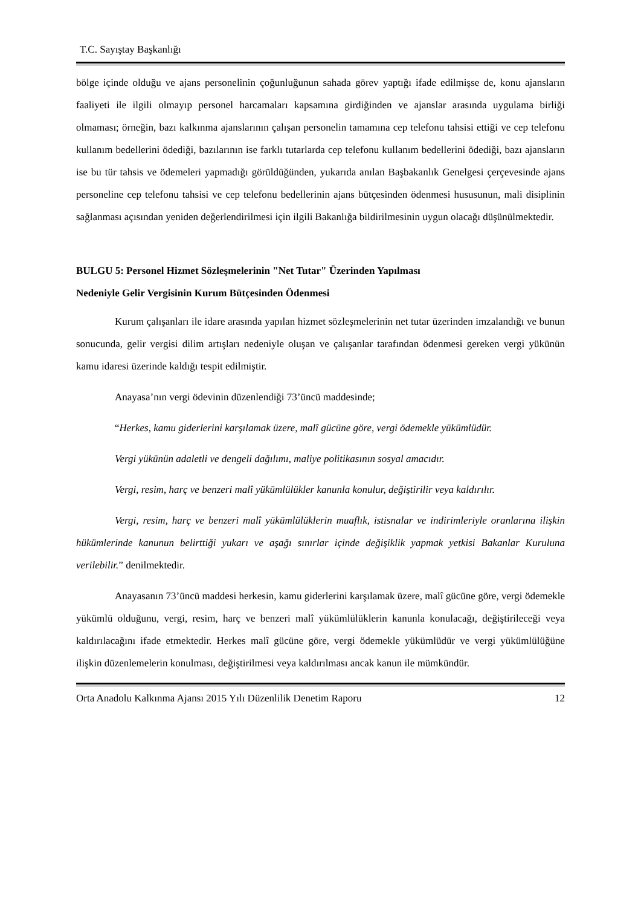T.C. Sayıştay Başkanlığı
bölge içinde olduğu ve ajans personelinin çoğunluğunun sahada görev yaptığı ifade edilmişse de, konu ajansların faaliyeti ile ilgili olmayıp personel harcamaları kapsamına girdiğinden ve ajanslar arasında uygulama birliği olmaması; örneğin, bazı kalkınma ajanslarının çalışan personelin tamamına cep telefonu tahsisi ettiği ve cep telefonu kullanım bedellerini ödediği, bazılarının ise farklı tutarlarda cep telefonu kullanım bedellerini ödediği, bazı ajansların ise bu tür tahsis ve ödemeleri yapmadığı görüldüğünden, yukarıda anılan Başbakanlık Genelgesi çerçevesinde ajans personeline cep telefonu tahsisi ve cep telefonu bedellerinin ajans bütçesinden ödenmesi hususunun, mali disiplinin sağlanması açısından yeniden değerlendirilmesi için ilgili Bakanlığa bildirilmesinin uygun olacağı düşünülmektedir.
BULGU 5: Personel Hizmet Sözleşmelerinin "Net Tutar" Üzerinden Yapılması
Nedeniyle Gelir Vergisinin Kurum Bütçesinden Ödenmesi
Kurum çalışanları ile idare arasında yapılan hizmet sözleşmelerinin net tutar üzerinden imzalandığı ve bunun sonucunda, gelir vergisi dilim artışları nedeniyle oluşan ve çalışanlar tarafından ödenmesi gereken vergi yükünün kamu idaresi üzerinde kaldığı tespit edilmiştir.
Anayasa’nın vergi ödevinin düzenlendiği 73’üncü maddesinde;
“Herkes, kamu giderlerini karşılamak üzere, malî gücüne göre, vergi ödemekle yükümlüdür.
Vergi yükünün adaletli ve dengeli dağılımı, maliye politikasının sosyal amacıdır.
Vergi, resim, harç ve benzeri malî yükümlülükler kanunla konulur, değiştirilir veya kaldırılır.
Vergi, resim, harç ve benzeri malî yükümlülüklerin muaflık, istisnalar ve indirimleriyle oranlarına ilişkin hükümlerinde kanunun belirttiği yukarı ve aşağı sınırlar içinde değişiklik yapmak yetkisi Bakanlar Kuruluna verilebilir.” denilmektedir.
Anayasanın 73’üncü maddesi herkesin, kamu giderlerini karşılamak üzere, malî gücüne göre, vergi ödemekle yükümlü olduğunu, vergi, resim, harç ve benzeri malî yükümlülüklerin kanunla konulacağı, değiştirileceği veya kaldırılacağını ifade etmektedir. Herkes malî gücüne göre, vergi ödemekle yükümlüdür ve vergi yükümlülüğüne ilişkin düzenlemelerin konulması, değiştirilmesi veya kaldırılması ancak kanun ile mümkündür.
Orta Anadolu Kalkınma Ajansı 2015 Yılı Düzenlilik Denetim Raporu 12